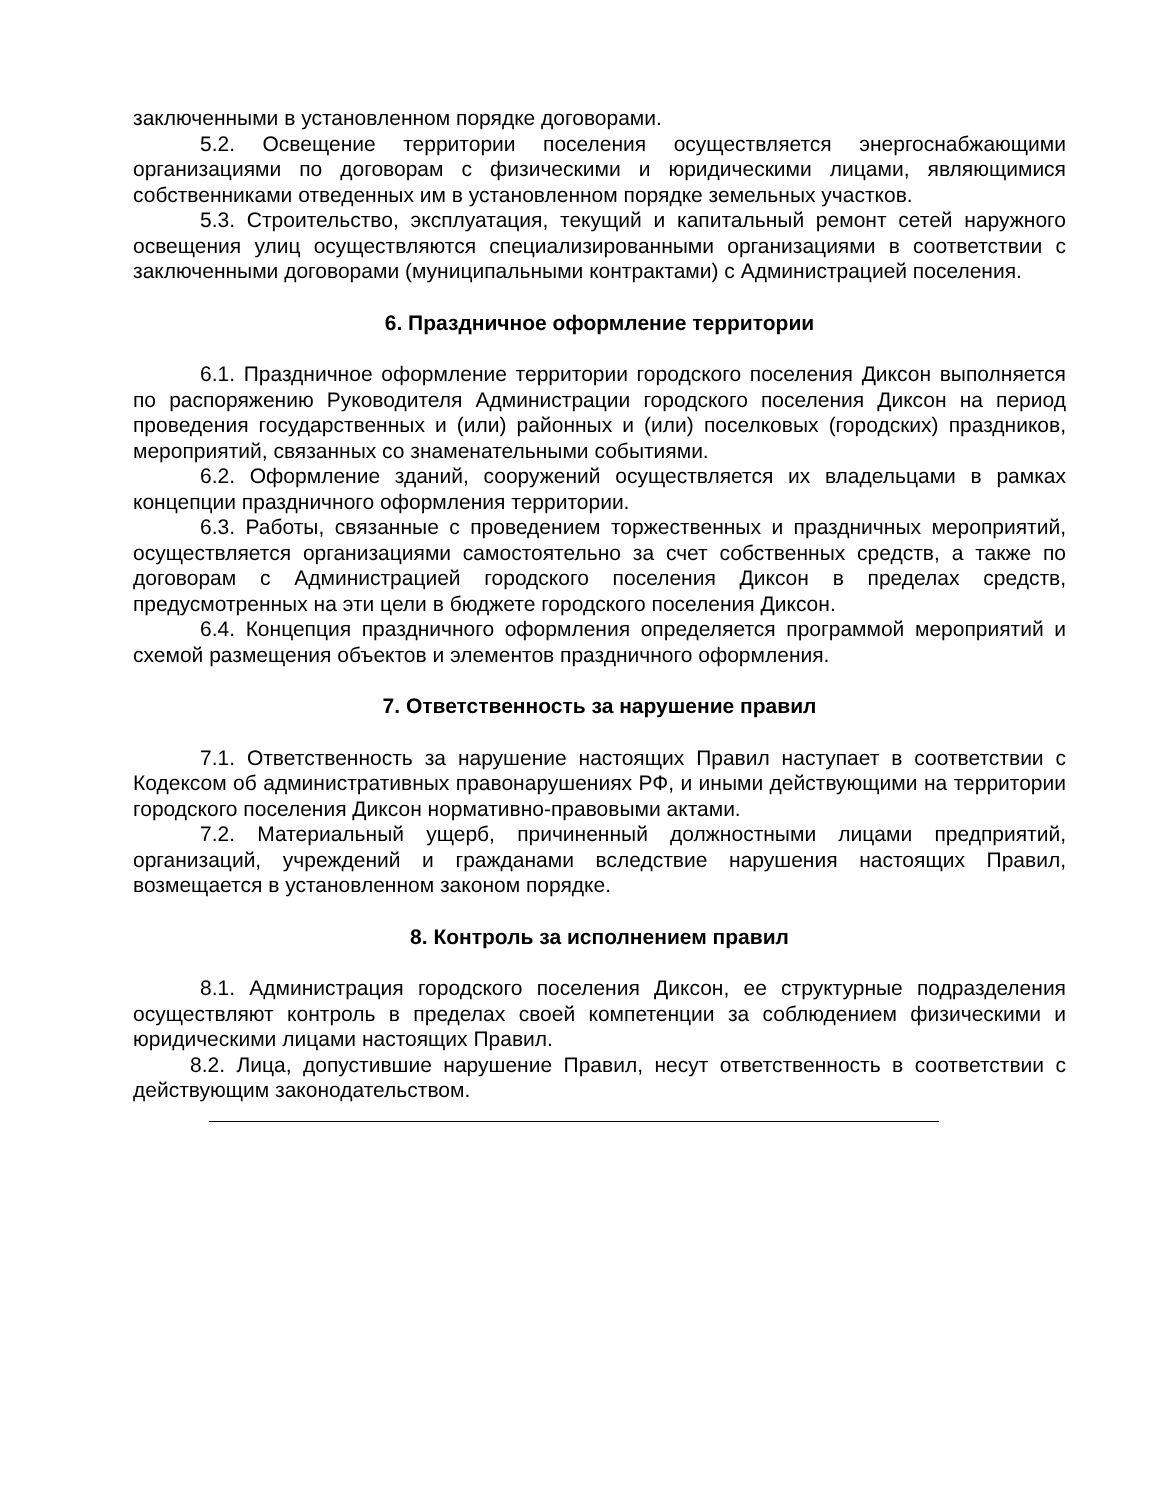заключенными в установленном порядке договорами.
5.2. Освещение территории поселения осуществляется энергоснабжающими организациями по договорам с физическими и юридическими лицами, являющимися собственниками отведенных им в установленном порядке земельных участков.
5.3. Строительство, эксплуатация, текущий и капитальный ремонт сетей наружного освещения улиц осуществляются специализированными организациями в соответствии с заключенными договорами (муниципальными контрактами) с Администрацией поселения.
6. Праздничное оформление территории
6.1. Праздничное оформление территории городского поселения Диксон выполняется по распоряжению Руководителя Администрации городского поселения Диксон на период проведения государственных и (или) районных и (или) поселковых (городских) праздников, мероприятий, связанных со знаменательными событиями.
6.2. Оформление зданий, сооружений осуществляется их владельцами в рамках концепции праздничного оформления территории.
6.3. Работы, связанные с проведением торжественных и праздничных мероприятий, осуществляется организациями самостоятельно за счет собственных средств, а также по договорам с Администрацией городского поселения Диксон в пределах средств, предусмотренных на эти цели в бюджете городского поселения Диксон.
6.4. Концепция праздничного оформления определяется программой мероприятий и схемой размещения объектов и элементов праздничного оформления.
7. Ответственность за нарушение правил
7.1. Ответственность за нарушение настоящих Правил наступает в соответствии с Кодексом об административных правонарушениях РФ, и иными действующими на территории городского поселения Диксон нормативно-правовыми актами.
7.2. Материальный ущерб, причиненный должностными лицами предприятий, организаций, учреждений и гражданами вследствие нарушения настоящих Правил, возмещается в установленном законом порядке.
8. Контроль за исполнением правил
8.1. Администрация городского поселения Диксон, ее структурные подразделения осуществляют контроль в пределах своей компетенции за соблюдением физическими и юридическими лицами настоящих Правил.
8.2. Лица, допустившие нарушение Правил, несут ответственность в соответствии с действующим законодательством.